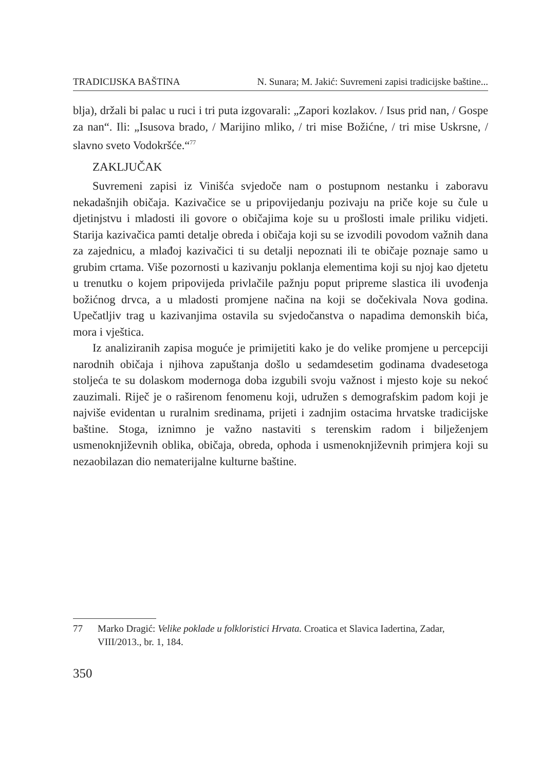TRADICIJSKA BAŠTINA N. Sunara; M. Jakić: Suvremeni zapisi tradicijske baštine...
blja), držali bi palac u ruci i tri puta izgovarali: „Zapori kozlakov. / Isus prid nan, / Gospe za nan“. Ili: „Isusova brado, / Marijino mliko, / tri mise Božićne, / tri mise Uskrsne, / slavno sveto Vodokršće.“<sup>77</sup>
ZAKLJUČAK
Suvremeni zapisi iz Vinišća svjedoče nam o postupnom nestanku i zaboravu nekadašnjih običaja. Kazivačice se u pripovijedanju pozivaju na priče koje su čule u djetinjstvu i mladosti ili govore o običajima koje su u prošlosti imale priliku vidjeti. Starija kazivačica pamti detalje obreda i običaja koji su se izvodili povodom važnih dana za zajednicu, a mlađoj kazivačici ti su detalji nepoznati ili te običaje poznaje samo u grubim crtama. Više pozornosti u kazivanju poklanja elementima koji su njoj kao djetetu u trenutku o kojem pripovijeda privlačile pažnju poput pripreme slastica ili uvođenja božićnog drvca, a u mladosti promjene načina na koji se dočekivala Nova godina. Upečatljiv trag u kazivanjima ostavila su svjedočanstva o napadima demonskih bića, mora i vještica.
Iz analiziranih zapisa moguće je primijetiti kako je do velike promjene u percepciji narodnih običaja i njihova zapuštanja došlo u sedamdesetim godinama dvadesetoga stoljeća te su dolaskom modernoga doba izgubili svoju važnost i mjesto koje su nekoć zauzimali. Riječ je o raširenom fenomenu koji, udružen s demografskim padom koji je najviše evidentan u ruralnim sredinama, prijeti i zadnjim ostacima hrvatske tradicijske baštine. Stoga, iznimno je važno nastaviti s terenskim radom i bilježenjem usmenoknjiževnih oblika, običaja, obreda, ophoda i usmenoknjiževnih primjera koji su nezaobilazan dio nematerijalne kulturne baštine.
77 Marko Dragić: Velike poklade u folkloristici Hrvata. Croatica et Slavica Iadertina, Zadar, VIII/2013., br. 1, 184.
350